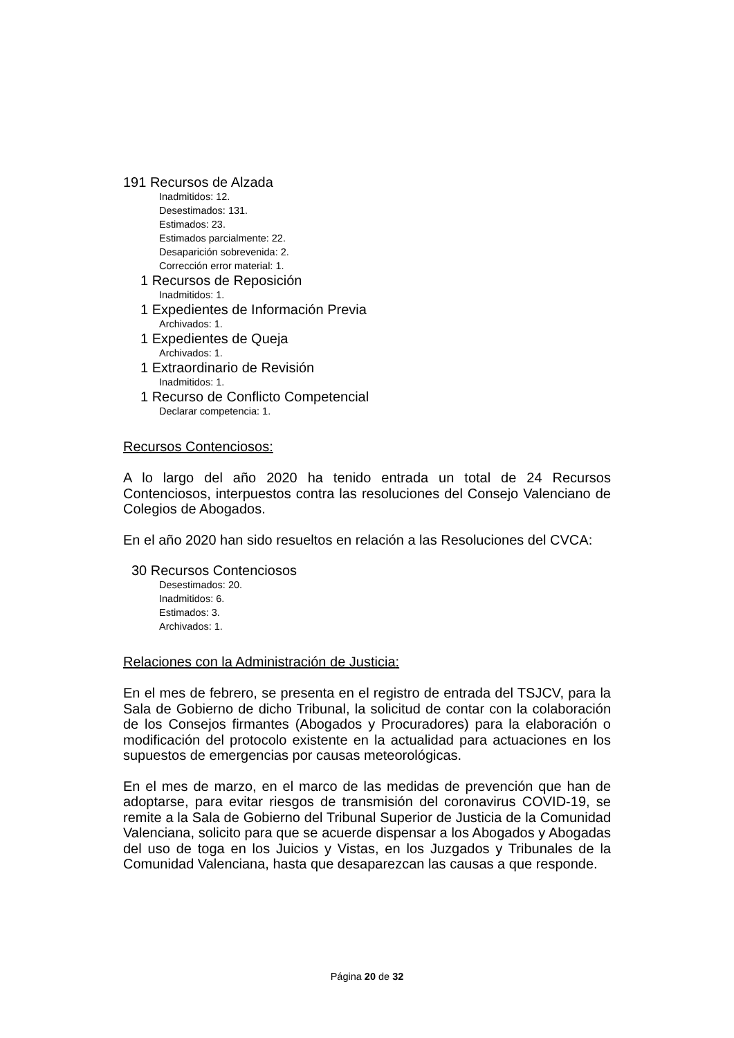191 Recursos de Alzada
Inadmitidos: 12.
Desestimados: 131.
Estimados: 23.
Estimados parcialmente: 22.
Desaparición sobrevenida: 2.
Corrección error material: 1.
1 Recursos de Reposición
Inadmitidos: 1.
1 Expedientes de Información Previa
Archivados: 1.
1 Expedientes de Queja
Archivados: 1.
1 Extraordinario de Revisión
Inadmitidos: 1.
1 Recurso de Conflicto Competencial
Declarar competencia: 1.
Recursos Contenciosos:
A lo largo del año 2020 ha tenido entrada un total de 24 Recursos Contenciosos, interpuestos contra las resoluciones del Consejo Valenciano de Colegios de Abogados.
En el año 2020 han sido resueltos en relación a las Resoluciones del CVCA:
30 Recursos Contenciosos
Desestimados: 20.
Inadmitidos: 6.
Estimados: 3.
Archivados: 1.
Relaciones con la Administración de Justicia:
En el mes de febrero, se presenta en el registro de entrada del TSJCV, para la Sala de Gobierno de dicho Tribunal, la solicitud de contar con la colaboración de los Consejos firmantes (Abogados y Procuradores) para la elaboración o modificación del protocolo existente en la actualidad para actuaciones en los supuestos de emergencias por causas meteorológicas.
En el mes de marzo, en el marco de las medidas de prevención que han de adoptarse, para evitar riesgos de transmisión del coronavirus COVID-19, se remite a la Sala de Gobierno del Tribunal Superior de Justicia de la Comunidad Valenciana, solicito para que se acuerde dispensar a los Abogados y Abogadas del uso de toga en los Juicios y Vistas, en los Juzgados y Tribunales de la Comunidad Valenciana, hasta que desaparezcan las causas a que responde.
Página 20 de 32